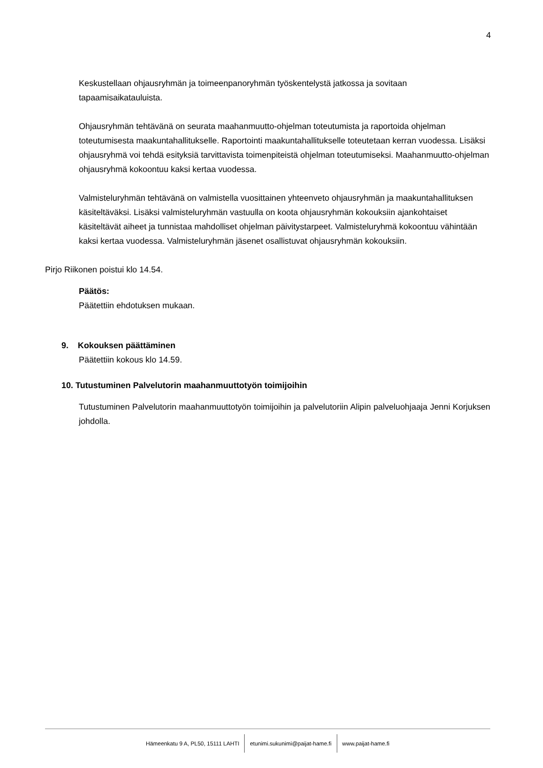4
Keskustellaan ohjausryhmän ja toimeenpanoryhmän työskentelystä jatkossa ja sovitaan tapaamisaikatauluista.
Ohjausryhmän tehtävänä on seurata maahanmuutto-ohjelman toteutumista ja raportoida ohjelman toteutumisesta maakuntahallitukselle. Raportointi maakuntahallitukselle toteutetaan kerran vuodessa. Lisäksi ohjausryhmä voi tehdä esityksiä tarvittavista toimenpiteistä ohjelman toteutumiseksi. Maahanmuutto-ohjelman ohjausryhmä kokoontuu kaksi kertaa vuodessa.
Valmisteluryhmän tehtävänä on valmistella vuosittainen yhteenveto ohjausryhmän ja maakuntahallituksen käsiteltäväksi. Lisäksi valmisteluryhmän vastuulla on koota ohjausryhmän kokouksiin ajankohtaiset käsiteltävät aiheet ja tunnistaa mahdolliset ohjelman päivitystarpeet. Valmisteluryhmä kokoontuu vähintään kaksi kertaa vuodessa. Valmisteluryhmän jäsenet osallistuvat ohjausryhmän kokouksiin.
Pirjo Riikonen poistui klo 14.54.
Päätös:
Päätettiin ehdotuksen mukaan.
9. Kokouksen päättäminen
Päätettiin kokous klo 14.59.
10. Tutustuminen Palvelutorin maahanmuuttotyön toimijoihin
Tutustuminen Palvelutorin maahanmuuttotyön toimijoihin ja palvelutoriin Alipin palveluohjaaja Jenni Korjuksen johdolla.
Hämeenkatu 9 A, PL50, 15111 LAHTI etunimi.sukunimi@paijat-hame.fi www.paijat-hame.fi